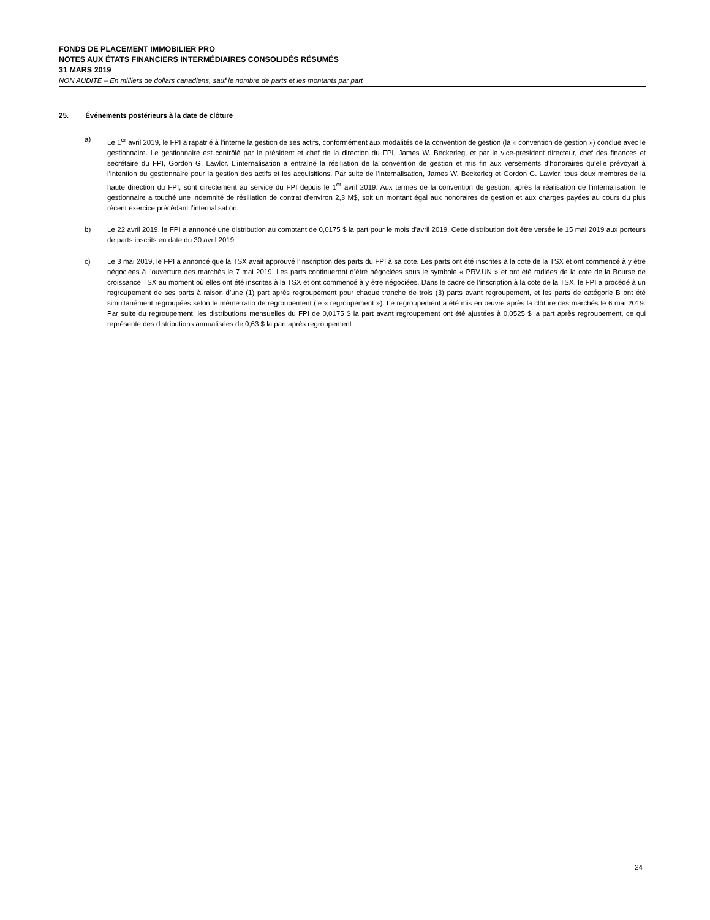FONDS DE PLACEMENT IMMOBILIER PRO
NOTES AUX ÉTATS FINANCIERS INTERMÉDIAIRES CONSOLIDÉS RÉSUMÉS
31 MARS 2019
NON AUDITÉ – En milliers de dollars canadiens, sauf le nombre de parts et les montants par part
25. Événements postérieurs à la date de clôture
a) Le 1<sup>er</sup> avril 2019, le FPI a rapatrié à l’interne la gestion de ses actifs, conformément aux modalités de la convention de gestion (la « convention de gestion ») conclue avec le gestionnaire. Le gestionnaire est contrôlé par le président et chef de la direction du FPI, James W. Beckerleg, et par le vice-président directeur, chef des finances et secrétaire du FPI, Gordon G. Lawlor. L’internalisation a entraîné la résiliation de la convention de gestion et mis fin aux versements d’honoraires qu’elle prévoyait à l’intention du gestionnaire pour la gestion des actifs et les acquisitions. Par suite de l’internalisation, James W. Beckerleg et Gordon G. Lawlor, tous deux membres de la haute direction du FPI, sont directement au service du FPI depuis le 1<sup>er</sup> avril 2019. Aux termes de la convention de gestion, après la réalisation de l’internalisation, le gestionnaire a touché une indemnité de résiliation de contrat d’environ 2,3 M$, soit un montant égal aux honoraires de gestion et aux charges payées au cours du plus récent exercice précédant l’internalisation.
b) Le 22 avril 2019, le FPI a annoncé une distribution au comptant de 0,0175 $ la part pour le mois d'avril 2019. Cette distribution doit être versée le 15 mai 2019 aux porteurs de parts inscrits en date du 30 avril 2019.
c) Le 3 mai 2019, le FPI a annoncé que la TSX avait approuvé l’inscription des parts du FPI à sa cote. Les parts ont été inscrites à la cote de la TSX et ont commencé à y être négociées à l’ouverture des marchés le 7 mai 2019. Les parts continueront d’être négociées sous le symbole « PRV.UN » et ont été radiées de la cote de la Bourse de croissance TSX au moment où elles ont été inscrites à la TSX et ont commencé à y être négociées. Dans le cadre de l’inscription à la cote de la TSX, le FPI a procédé à un regroupement de ses parts à raison d’une (1) part après regroupement pour chaque tranche de trois (3) parts avant regroupement, et les parts de catégorie B ont été simultanément regroupées selon le même ratio de regroupement (le « regroupement »). Le regroupement a été mis en œuvre après la clôture des marchés le 6 mai 2019. Par suite du regroupement, les distributions mensuelles du FPI de 0,0175 $ la part avant regroupement ont été ajustées à 0,0525 $ la part après regroupement, ce qui représente des distributions annualisées de 0,63 $ la part après regroupement
24